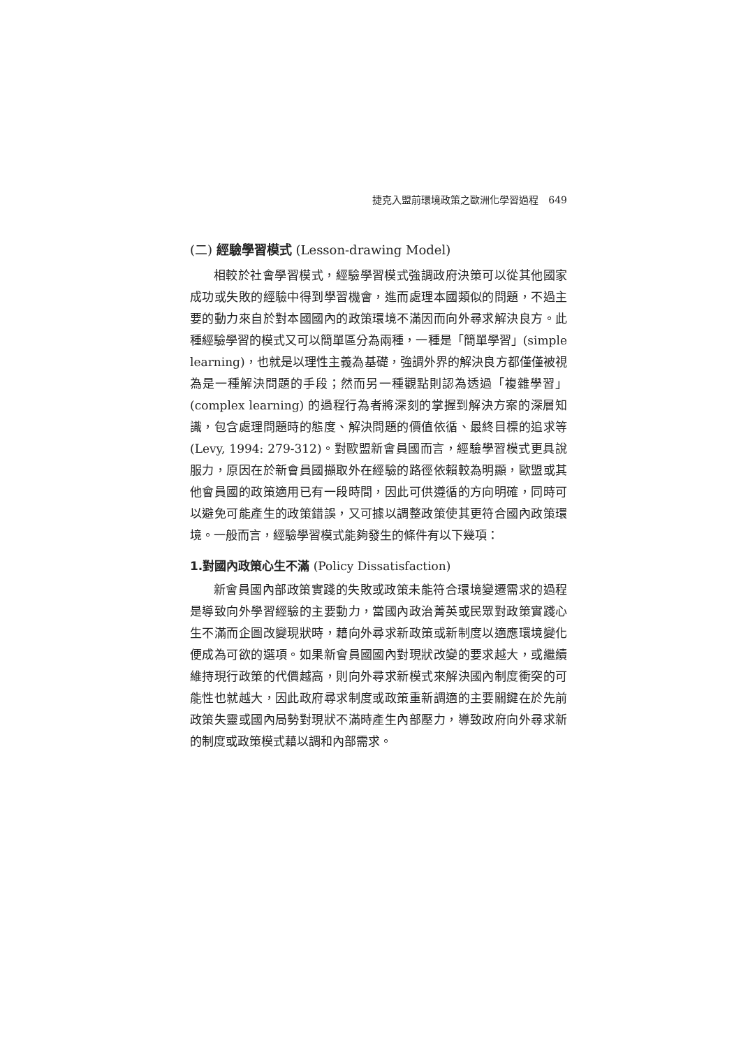捷克入盟前環境政策之歐洲化學習過程　649
(二) 經驗學習模式 (Lesson-drawing Model)
相較於社會學習模式，經驗學習模式強調政府決策可以從其他國家成功或失敗的經驗中得到學習機會，進而處理本國類似的問題，不過主要的動力來自於對本國國內的政策環境不滿因而向外尋求解決良方。此種經驗學習的模式又可以簡單區分為兩種，一種是「簡單學習」(simple learning)，也就是以理性主義為基礎，強調外界的解決良方都僅僅被視為是一種解決問題的手段；然而另一種觀點則認為透過「複雜學習」(complex learning) 的過程行為者將深刻的掌握到解決方案的深層知識，包含處理問題時的態度、解決問題的價值依循、最終目標的追求等 (Levy, 1994: 279-312)。對歐盟新會員國而言，經驗學習模式更具說服力，原因在於新會員國擷取外在經驗的路徑依賴較為明顯，歐盟或其他會員國的政策適用已有一段時間，因此可供遵循的方向明確，同時可以避免可能產生的政策錯誤，又可據以調整政策使其更符合國內政策環境。一般而言，經驗學習模式能夠發生的條件有以下幾項：
1.對國內政策心生不滿 (Policy Dissatisfaction)
新會員國內部政策實踐的失敗或政策未能符合環境變遷需求的過程是導致向外學習經驗的主要動力，當國內政治菁英或民眾對政策實踐心生不滿而企圖改變現狀時，藉向外尋求新政策或新制度以適應環境變化便成為可欲的選項。如果新會員國國內對現狀改變的要求越大，或繼續維持現行政策的代價越高，則向外尋求新模式來解決國內制度衝突的可能性也就越大，因此政府尋求制度或政策重新調適的主要關鍵在於先前政策失靈或國內局勢對現狀不滿時產生內部壓力，導致政府向外尋求新的制度或政策模式藉以調和內部需求。